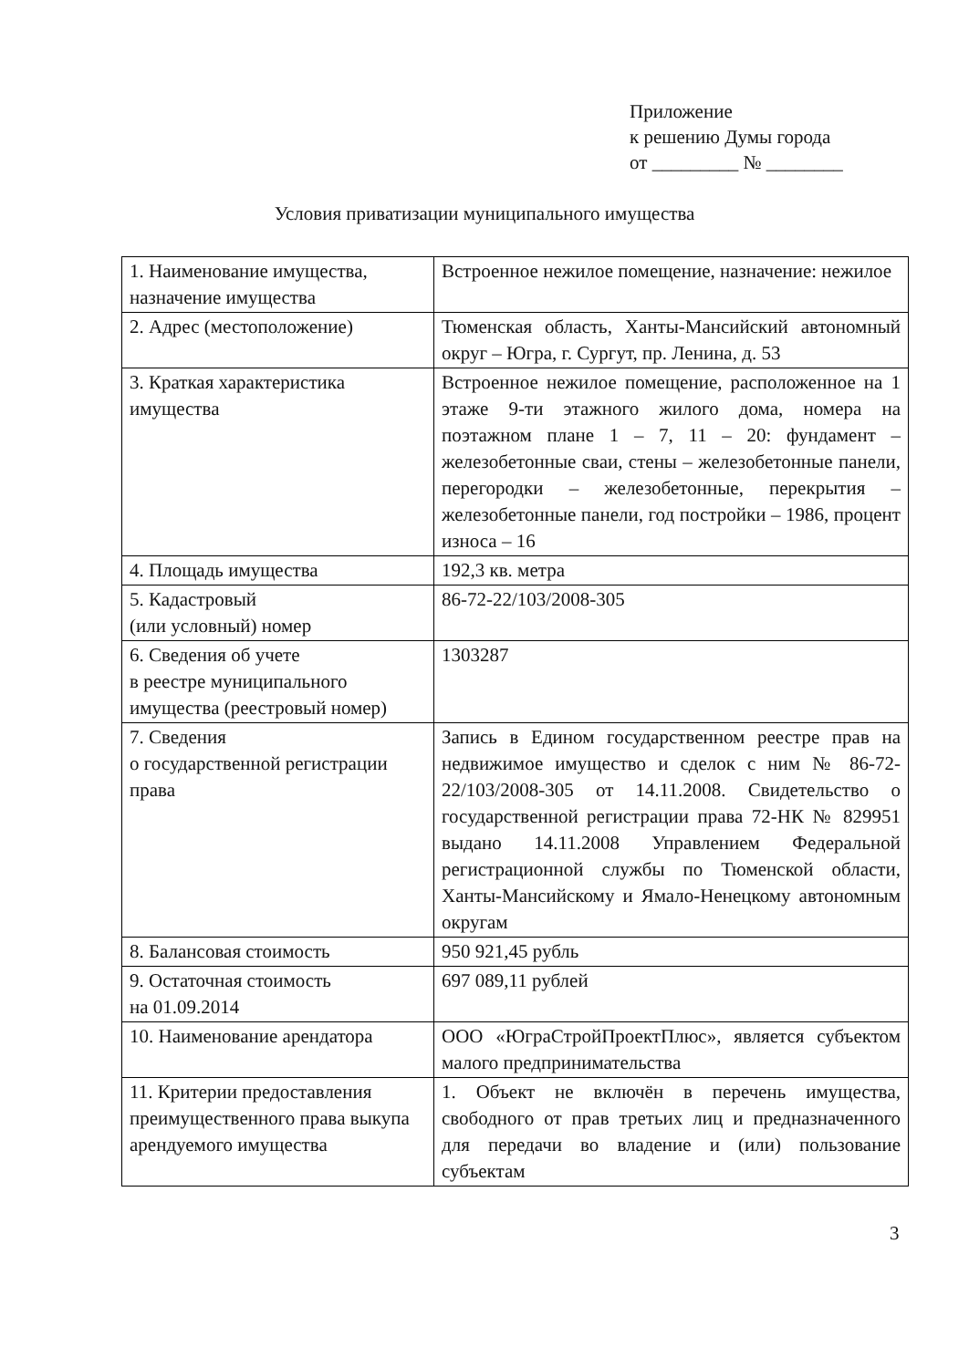Приложение
к решению Думы города
от _________ № ________
Условия приватизации муниципального имущества
| 1. Наименование имущества, назначение имущества | Встроенное нежилое помещение, назначение: нежилое |
| 2. Адрес (местоположение) | Тюменская область, Ханты-Мансийский автономный округ – Югра, г. Сургут, пр. Ленина, д. 53 |
| 3. Краткая характеристика имущества | Встроенное нежилое помещение, расположенное на 1 этаже 9-ти этажного жилого дома, номера на поэтажном плане 1 – 7, 11 – 20: фундамент – железобетонные сваи, стены – железобетонные панели, перегородки – железобетонные, перекрытия – железобетонные панели, год постройки – 1986, процент износа – 16 |
| 4. Площадь имущества | 192,3 кв. метра |
| 5. Кадастровый (или условный) номер | 86-72-22/103/2008-305 |
| 6. Сведения об учете в реестре муниципального имущества (реестровый номер) | 1303287 |
| 7. Сведения о государственной регистрации права | Запись в Едином государственном реестре прав на недвижимое имущество и сделок с ним № 86-72-22/103/2008-305 от 14.11.2008. Свидетельство о государственной регистрации права 72-НК № 829951 выдано 14.11.2008 Управлением Федеральной регистрационной службы по Тюменской области, Ханты-Мансийскому и Ямало-Ненецкому автономным округам |
| 8. Балансовая стоимость | 950 921,45 рубль |
| 9. Остаточная стоимость на 01.09.2014 | 697 089,11 рублей |
| 10. Наименование арендатора | ООО «ЮграСтройПроектПлюс», является субъектом малого предпринимательства |
| 11. Критерии предоставления преимущественного права выкупа арендуемого имущества | 1. Объект не включён в перечень имущества, свободного от прав третьих лиц и предназначенного для передачи во владение и (или) пользование субъектам |
3